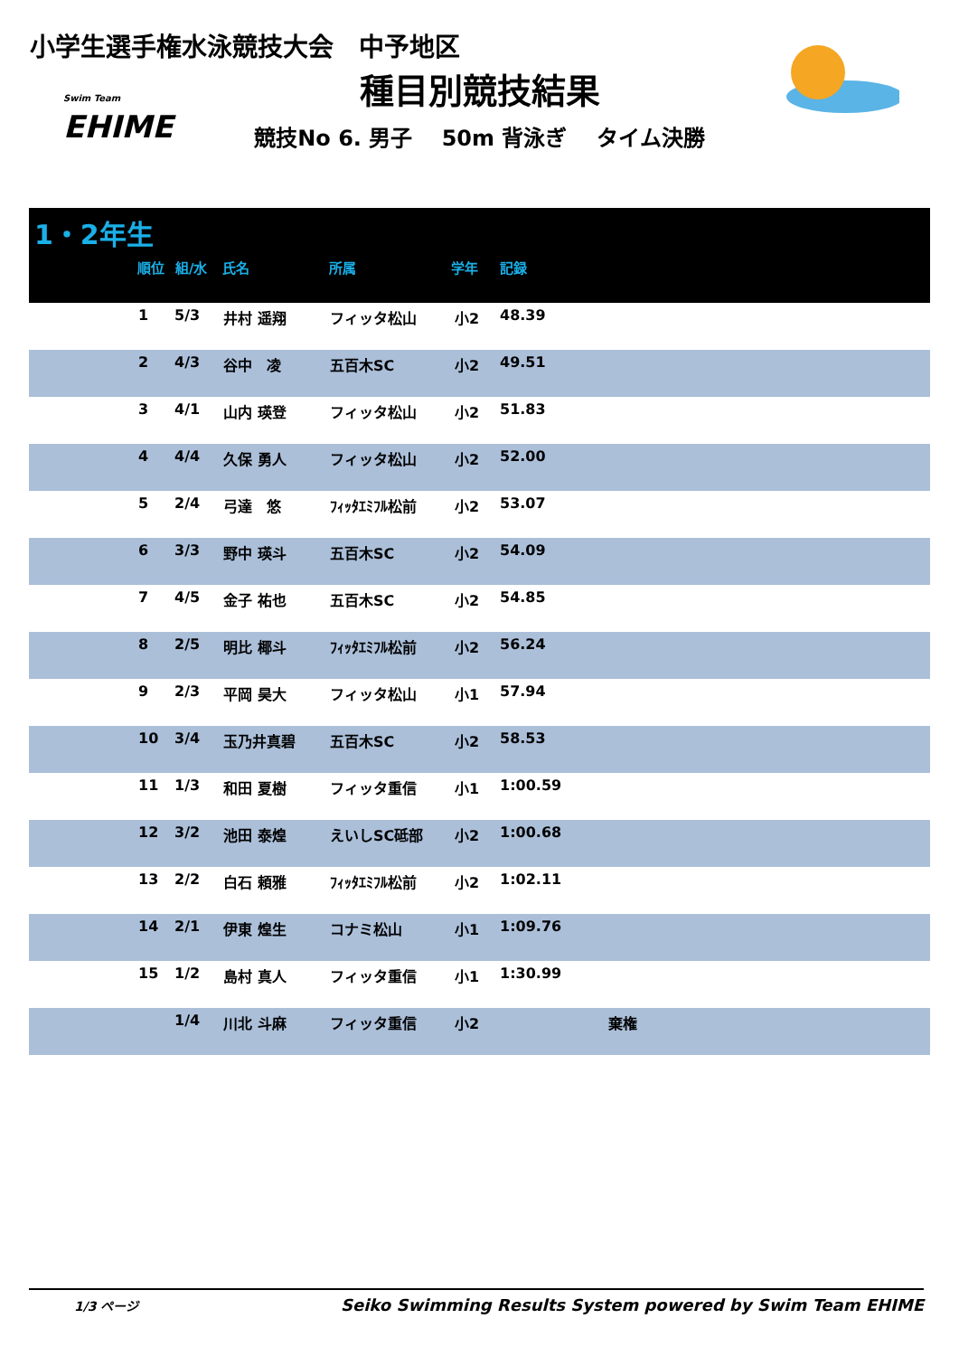小学生選手権水泳競技大会　中予地区
Swim Team
EHIME
種目別競技結果
競技No 6. 男子　 50m 背泳ぎ　 タイム決勝
1・2年生
| 順位 | 組/水 | 氏名 | 所属 | 学年 | 記録 |
| --- | --- | --- | --- | --- | --- |
| | 1 | 5/3 | 井村 遥翔 | フィッタ松山 | 小2 | 48.39 | |
| | 2 | 4/3 | 谷中 凌 | 五百木SC | 小2 | 49.51 | |
| | 3 | 4/1 | 山内 瑛登 | フィッタ松山 | 小2 | 51.83 | |
| | 4 | 4/4 | 久保 勇人 | フィッタ松山 | 小2 | 52.00 | |
| | 5 | 2/4 | 弓達 悠 | ﾌｨｯﾀｴﾐﾌﾙ松前 | 小2 | 53.07 | |
| | 6 | 3/3 | 野中 瑛斗 | 五百木SC | 小2 | 54.09 | |
| | 7 | 4/5 | 金子 祐也 | 五百木SC | 小2 | 54.85 | |
| | 8 | 2/5 | 明比 椰斗 | ﾌｨｯﾀｴﾐﾌﾙ松前 | 小2 | 56.24 | |
| | 9 | 2/3 | 平岡 昊大 | フィッタ松山 | 小1 | 57.94 | |
| | 10 | 3/4 | 玉乃井真碧 | 五百木SC | 小2 | 58.53 | |
| | 11 | 1/3 | 和田 夏樹 | フィッタ重信 | 小1 | 1:00.59 | |
| | 12 | 3/2 | 池田 泰煌 | えいしSC砥部 | 小2 | 1:00.68 | |
| | 13 | 2/2 | 白石 頼雅 | ﾌｨｯﾀｴﾐﾌﾙ松前 | 小2 | 1:02.11 | |
| | 14 | 2/1 | 伊東 煌生 | コナミ松山 | 小1 | 1:09.76 | |
| | 15 | 1/2 | 島村 真人 | フィッタ重信 | 小1 | 1:30.99 | |
| | | 1/4 | 川北 斗麻 | フィッタ重信 | 小2 | | 棄権 |
1/3 ページ Seiko Swimming Results System powered by Swim Team EHIME